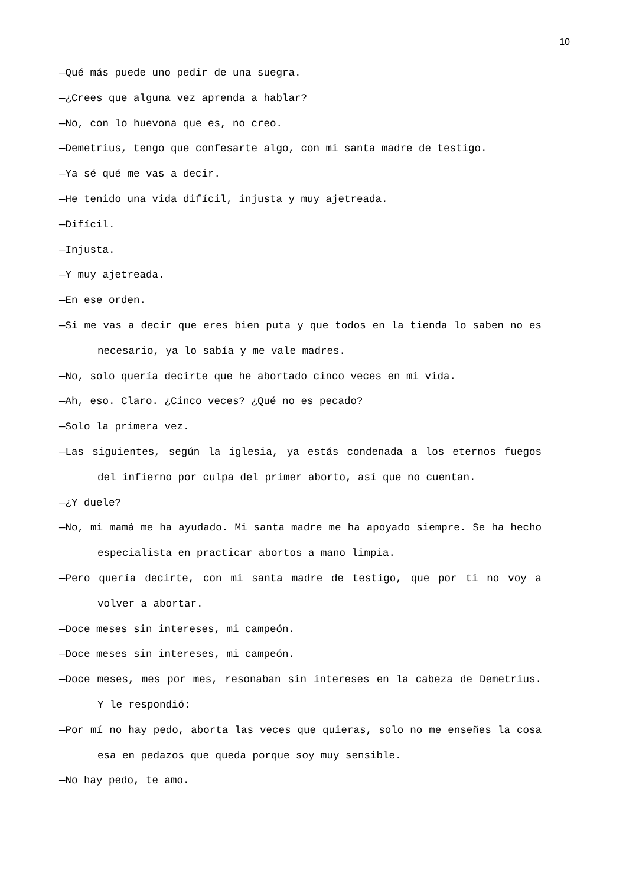10
—Qué más puede uno pedir de una suegra.
—¿Crees que alguna vez aprenda a hablar?
—No, con lo huevona que es, no creo.
—Demetrius, tengo que confesarte algo, con mi santa madre de testigo.
—Ya sé qué me vas a decir.
—He tenido una vida difícil, injusta y muy ajetreada.
—Difícil.
—Injusta.
—Y muy ajetreada.
—En ese orden.
—Si me vas a decir que eres bien puta y que todos en la tienda lo saben no es necesario, ya lo sabía y me vale madres.
—No, solo quería decirte que he abortado cinco veces en mi vida.
—Ah, eso. Claro. ¿Cinco veces? ¿Qué no es pecado?
—Solo la primera vez.
—Las siguientes, según la iglesia, ya estás condenada a los eternos fuegos del infierno por culpa del primer aborto, así que no cuentan.
—¿Y duele?
—No, mi mamá me ha ayudado. Mi santa madre me ha apoyado siempre. Se ha hecho especialista en practicar abortos a mano limpia.
—Pero quería decirte, con mi santa madre de testigo, que por ti no voy a volver a abortar.
—Doce meses sin intereses, mi campeón.
—Doce meses sin intereses, mi campeón.
—Doce meses, mes por mes, resonaban sin intereses en la cabeza de Demetrius. Y le respondió:
—Por mí no hay pedo, aborta las veces que quieras, solo no me enseñes la cosa esa en pedazos que queda porque soy muy sensible.
—No hay pedo, te amo.